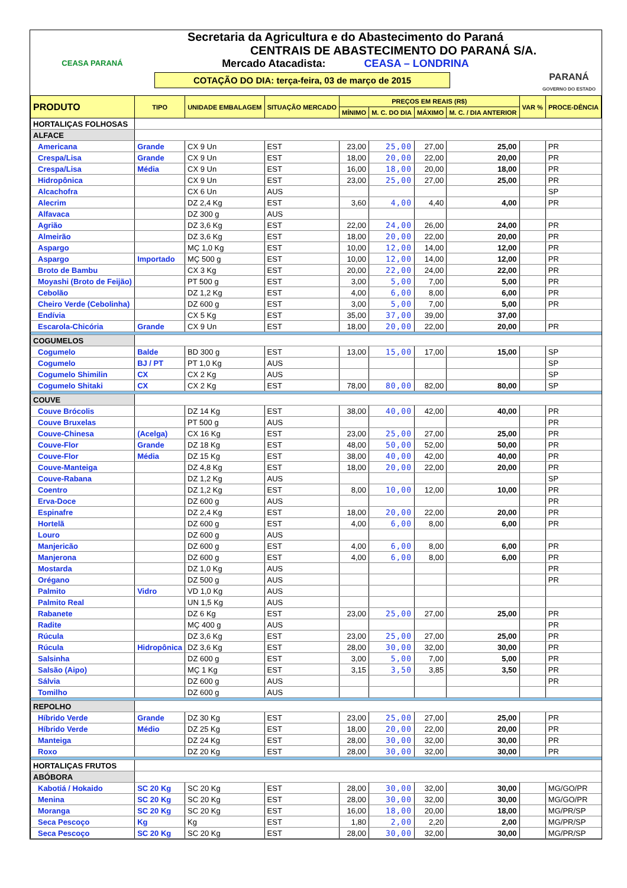CEASA PARANÁ
Secretaria da Agricultura e do Abastecimento do Paraná
CENTRAIS DE ABASTECIMENTO DO PARANÁ S/A.
Mercado Atacadista: CEASA – LONDRINA
COTAÇÃO DO DIA: terça-feira, 03 de março de 2015
PARANÁ
GOVERNO DO ESTADO
| PRODUTO | TIPO | UNIDADE EMBALAGEM | SITUAÇÃO MERCADO | PREÇOS EM REAIS (R$) | | | | VAR % | PROCE-DÊNCIA |
| --- | --- | --- | --- | --- | --- | --- | --- | --- | --- |
| | | | | MÍNIMO | M. C. DO DIA | MÁXIMO | M. C. / DIA ANTERIOR | | |
| HORTALIÇAS FOLHOSAS | | | | | | | | | |
| ALFACE | | | | | | | | | |
| Americana | Grande | CX 9 Un | EST | 23,00 | 25,00 | 27,00 | 25,00 | | PR |
| Crespa/Lisa | Grande | CX 9 Un | EST | 18,00 | 20,00 | 22,00 | 20,00 | | PR |
| Crespa/Lisa | Média | CX 9 Un | EST | 16,00 | 18,00 | 20,00 | 18,00 | | PR |
| Hidropônica | | CX 9 Un | EST | 23,00 | 25,00 | 27,00 | 25,00 | | PR |
| Alcachofra | | CX 6 Un | AUS | | | | | | SP |
| Alecrim | | DZ 2,4 Kg | EST | 3,60 | 4,00 | 4,40 | 4,00 | | PR |
| Alfavaca | | DZ 300 g | AUS | | | | | | |
| Agrião | | DZ 3,6 Kg | EST | 22,00 | 24,00 | 26,00 | 24,00 | | PR |
| Almeirão | | DZ 3,6 Kg | EST | 18,00 | 20,00 | 22,00 | 20,00 | | PR |
| Aspargo | | MÇ 1,0 Kg | EST | 10,00 | 12,00 | 14,00 | 12,00 | | PR |
| Aspargo | Importado | MÇ 500 g | EST | 10,00 | 12,00 | 14,00 | 12,00 | | PR |
| Broto de Bambu | | CX 3 Kg | EST | 20,00 | 22,00 | 24,00 | 22,00 | | PR |
| Moyashi (Broto de Feijão) | | PT 500 g | EST | 3,00 | 5,00 | 7,00 | 5,00 | | PR |
| Cebolão | | DZ 1,2 Kg | EST | 4,00 | 6,00 | 8,00 | 6,00 | | PR |
| Cheiro Verde (Cebolinha) | | DZ 600 g | EST | 3,00 | 5,00 | 7,00 | 5,00 | | PR |
| Endívia | | CX 5 Kg | EST | 35,00 | 37,00 | 39,00 | 37,00 | | |
| Escarola-Chicória | Grande | CX 9 Un | EST | 18,00 | 20,00 | 22,00 | 20,00 | | PR |
| COGUMELOS | | | | | | | | | |
| Cogumelo | Balde | BD 300 g | EST | 13,00 | 15,00 | 17,00 | 15,00 | | SP |
| Cogumelo | BJ / PT | PT 1,0 Kg | AUS | | | | | | SP |
| Cogumelo Shimilin | CX | CX 2 Kg | AUS | | | | | | SP |
| Cogumelo Shitaki | CX | CX 2 Kg | EST | 78,00 | 80,00 | 82,00 | 80,00 | | SP |
| COUVE | | | | | | | | | |
| Couve Brócolis | | DZ 14 Kg | EST | 38,00 | 40,00 | 42,00 | 40,00 | | PR |
| Couve Bruxelas | | PT 500 g | AUS | | | | | | PR |
| Couve-Chinesa | (Acelga) | CX 16 Kg | EST | 23,00 | 25,00 | 27,00 | 25,00 | | PR |
| Couve-Flor | Grande | DZ 18 Kg | EST | 48,00 | 50,00 | 52,00 | 50,00 | | PR |
| Couve-Flor | Média | DZ 15 Kg | EST | 38,00 | 40,00 | 42,00 | 40,00 | | PR |
| Couve-Manteiga | | DZ 4,8 Kg | EST | 18,00 | 20,00 | 22,00 | 20,00 | | PR |
| Couve-Rabana | | DZ 1,2 Kg | AUS | | | | | | SP |
| Coentro | | DZ 1,2 Kg | EST | 8,00 | 10,00 | 12,00 | 10,00 | | PR |
| Erva-Doce | | DZ 600 g | AUS | | | | | | PR |
| Espinafre | | DZ 2,4 Kg | EST | 18,00 | 20,00 | 22,00 | 20,00 | | PR |
| Hortelã | | DZ 600 g | EST | 4,00 | 6,00 | 8,00 | 6,00 | | PR |
| Louro | | DZ 600 g | AUS | | | | | | |
| Manjericão | | DZ 600 g | EST | 4,00 | 6,00 | 8,00 | 6,00 | | PR |
| Manjerona | | DZ 600 g | EST | 4,00 | 6,00 | 8,00 | 6,00 | | PR |
| Mostarda | | DZ 1,0 Kg | AUS | | | | | | PR |
| Orégano | | DZ 500 g | AUS | | | | | | PR |
| Palmito | Vidro | VD 1,0 Kg | AUS | | | | | | |
| Palmito Real | | UN 1,5 Kg | AUS | | | | | | |
| Rabanete | | DZ 6 Kg | EST | 23,00 | 25,00 | 27,00 | 25,00 | | PR |
| Radite | | MÇ 400 g | AUS | | | | | | PR |
| Rúcula | | DZ 3,6 Kg | EST | 23,00 | 25,00 | 27,00 | 25,00 | | PR |
| Rúcula | Hidropônica | DZ 3,6 Kg | EST | 28,00 | 30,00 | 32,00 | 30,00 | | PR |
| Salsinha | | DZ 600 g | EST | 3,00 | 5,00 | 7,00 | 5,00 | | PR |
| Salsão (Aipo) | | MÇ 1 Kg | EST | 3,15 | 3,50 | 3,85 | 3,50 | | PR |
| Sálvia | | DZ 600 g | AUS | | | | | | PR |
| Tomilho | | DZ 600 g | AUS | | | | | | |
| REPOLHO | | | | | | | | | |
| Híbrido Verde | Grande | DZ 30 Kg | EST | 23,00 | 25,00 | 27,00 | 25,00 | | PR |
| Híbrido Verde | Médio | DZ 25 Kg | EST | 18,00 | 20,00 | 22,00 | 20,00 | | PR |
| Manteiga | | DZ 24 Kg | EST | 28,00 | 30,00 | 32,00 | 30,00 | | PR |
| Roxo | | DZ 20 Kg | EST | 28,00 | 30,00 | 32,00 | 30,00 | | PR |
| HORTALIÇAS FRUTOS | | | | | | | | | |
| ABÓBORA | | | | | | | | | |
| Kabotiá / Hokaido | SC 20 Kg | SC 20 Kg | EST | 28,00 | 30,00 | 32,00 | 30,00 | | MG/GO/PR |
| Menina | SC 20 Kg | SC 20 Kg | EST | 28,00 | 30,00 | 32,00 | 30,00 | | MG/GO/PR |
| Moranga | SC 20 Kg | SC 20 Kg | EST | 16,00 | 18,00 | 20,00 | 18,00 | | MG/PR/SP |
| Seca Pescoço | Kg | Kg | EST | 1,80 | 2,00 | 2,20 | 2,00 | | MG/PR/SP |
| Seca Pescoço | SC 20 Kg | SC 20 Kg | EST | 28,00 | 30,00 | 32,00 | 30,00 | | MG/PR/SP |